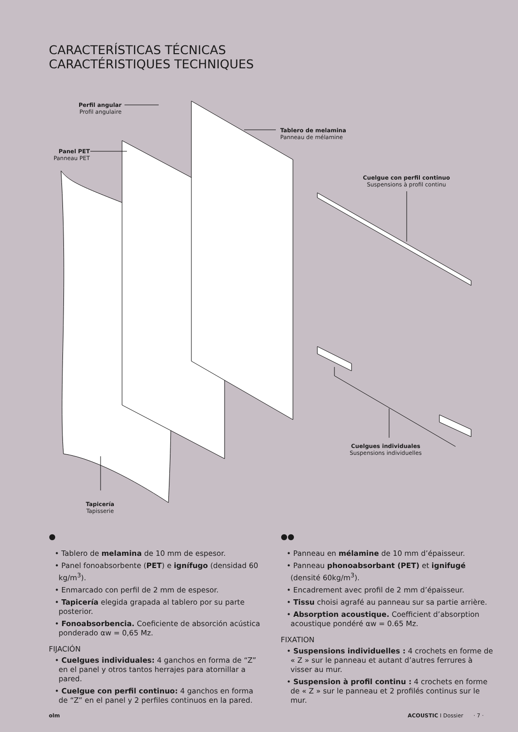CARACTERÍSTICAS TÉCNICAS
CARACTÉRISTIQUES TECHNIQUES
Perfil angular
Profil angulaire
Tablero de melamina
Panneau de mélamine
Panel PET
Panneau PET
Cuelgue con perfil continuo
Suspensions à profil continu
Cuelgues individuales
Suspensions individuelles
Tapicería
Tapisserie
●
• Tablero de melamina de 10 mm de espesor.
• Panel fonoabsorbente (PET) e ignífugo (densidad 60 kg/m<sup>3</sup>).
• Enmarcado con perfil de 2 mm de espesor.
• Tapicería elegida grapada al tablero por su parte posterior.
• Fonoabsorbencia. Coeficiente de absorción acústica ponderado αw = 0,65 Mz.
FIJACIÓN
• Cuelgues individuales: 4 ganchos en forma de “Z” en el panel y otros tantos herrajes para atornillar a pared.
• Cuelgue con perfil continuo: 4 ganchos en forma de “Z” en el panel y 2 perfiles continuos en la pared.
●●
• Panneau en mélamine de 10 mm d’épaisseur.
• Panneau phonoabsorbant (PET) et ignifugé (densité 60kg/m<sup>3</sup>).
• Encadrement avec profil de 2 mm d’épaisseur.
• Tissu choisi agrafé au panneau sur sa partie arrière.
• Absorption acoustique. Coefficient d’absorption acoustique pondéré αw = 0.65 Mz.
FIXATION
• Suspensions individuelles : 4 crochets en forme de « Z » sur le panneau et autant d’autres ferrures à visser au mur.
• Suspension à profil continu : 4 crochets en forme de « Z » sur le panneau et 2 profilés continus sur le mur.
olm ACOUSTIC I Dossier · 7 ·